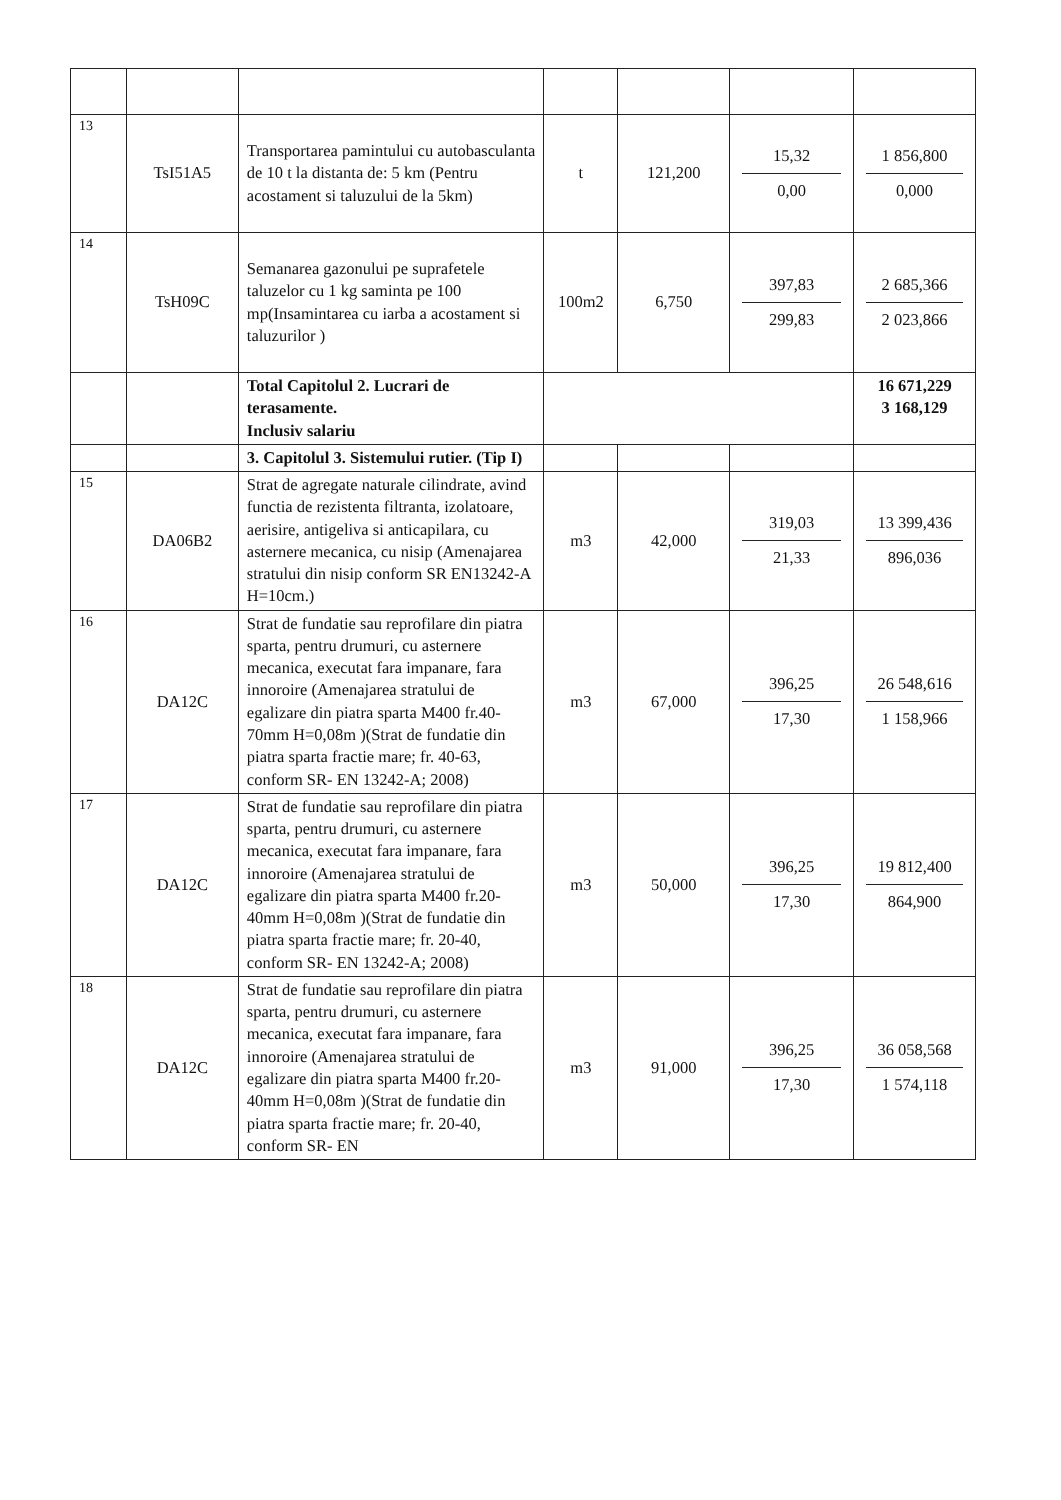| 13 | TsI51A5 | Transportarea pamintului cu autobasculanta de 10 t la distanta de: 5 km (Pentru acostament si taluzului de la 5km) | t | 121,200 | 15,32 0,00 | 1 856,800 0,000 |
| 14 | TsH09C | Semanarea gazonului pe suprafetele taluzelor cu 1 kg saminta pe 100 mp(Insamintarea cu iarba a acostament si taluzurilor ) | 100m2 | 6,750 | 397,83 299,83 | 2 685,366 2 023,866 |
| | | Total Capitolul 2. Lucrari de terasamente. Inclusiv salariu | | | | 16 671,229 3 168,129 |
| | | 3. Capitolul 3. Sistemului rutier. (Tip I) | | | | |
| 15 | DA06B2 | Strat de agregate naturale cilindrate, avind functia de rezistenta filtranta, izolatoare, aerisire, antigeliva si anticapilara, cu asternere mecanica, cu nisip (Amenajarea stratului din nisip conform SR EN13242-A H=10cm.) | m3 | 42,000 | 319,03 21,33 | 13 399,436 896,036 |
| 16 | DA12C | Strat de fundatie sau reprofilare din piatra sparta, pentru drumuri, cu asternere mecanica, executat fara impanare, fara innoroire (Amenajarea stratului de egalizare din piatra sparta M400 fr.40-70mm H=0,08m )(Strat de fundatie din piatra sparta fractie mare; fr. 40-63, conform SR- EN 13242-A; 2008) | m3 | 67,000 | 396,25 17,30 | 26 548,616 1 158,966 |
| 17 | DA12C | Strat de fundatie sau reprofilare din piatra sparta, pentru drumuri, cu asternere mecanica, executat fara impanare, fara innoroire (Amenajarea stratului de egalizare din piatra sparta M400 fr.20-40mm H=0,08m )(Strat de fundatie din piatra sparta fractie mare; fr. 20-40, conform SR- EN 13242-A; 2008) | m3 | 50,000 | 396,25 17,30 | 19 812,400 864,900 |
| 18 | DA12C | Strat de fundatie sau reprofilare din piatra sparta, pentru drumuri, cu asternere mecanica, executat fara impanare, fara innoroire (Amenajarea stratului de egalizare din piatra sparta M400 fr.20-40mm H=0,08m )(Strat de fundatie din piatra sparta fractie mare; fr. 20-40, conform SR- EN | m3 | 91,000 | 396,25 17,30 | 36 058,568 1 574,118 |